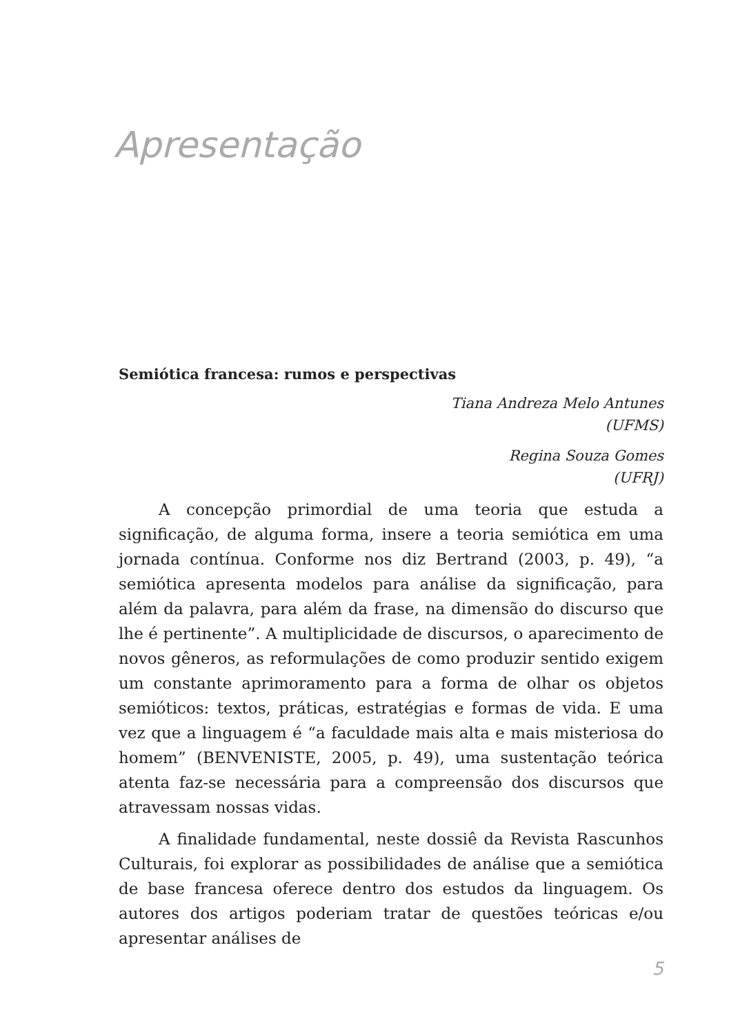Apresentação
Semiótica francesa: rumos e perspectivas
Tiana Andreza Melo Antunes
(UFMS)
Regina Souza Gomes
(UFRJ)
A concepção primordial de uma teoria que estuda a significação, de alguma forma, insere a teoria semiótica em uma jornada contínua. Conforme nos diz Bertrand (2003, p. 49), “a semiótica apresenta modelos para análise da significação, para além da palavra, para além da frase, na dimensão do discurso que lhe é pertinente”. A multiplicidade de discursos, o aparecimento de novos gêneros, as reformulações de como produzir sentido exigem um constante aprimoramento para a forma de olhar os objetos semióticos: textos, práticas, estratégias e formas de vida. E uma vez que a linguagem é “a faculdade mais alta e mais misteriosa do homem” (BENVENISTE, 2005, p. 49), uma sustentação teórica atenta faz-se necessária para a compreensão dos discursos que atravessam nossas vidas.
A finalidade fundamental, neste dossiê da Revista Rascunhos Culturais, foi explorar as possibilidades de análise que a semiótica de base francesa oferece dentro dos estudos da linguagem. Os autores dos artigos poderiam tratar de questões teóricas e/ou apresentar análises de
5